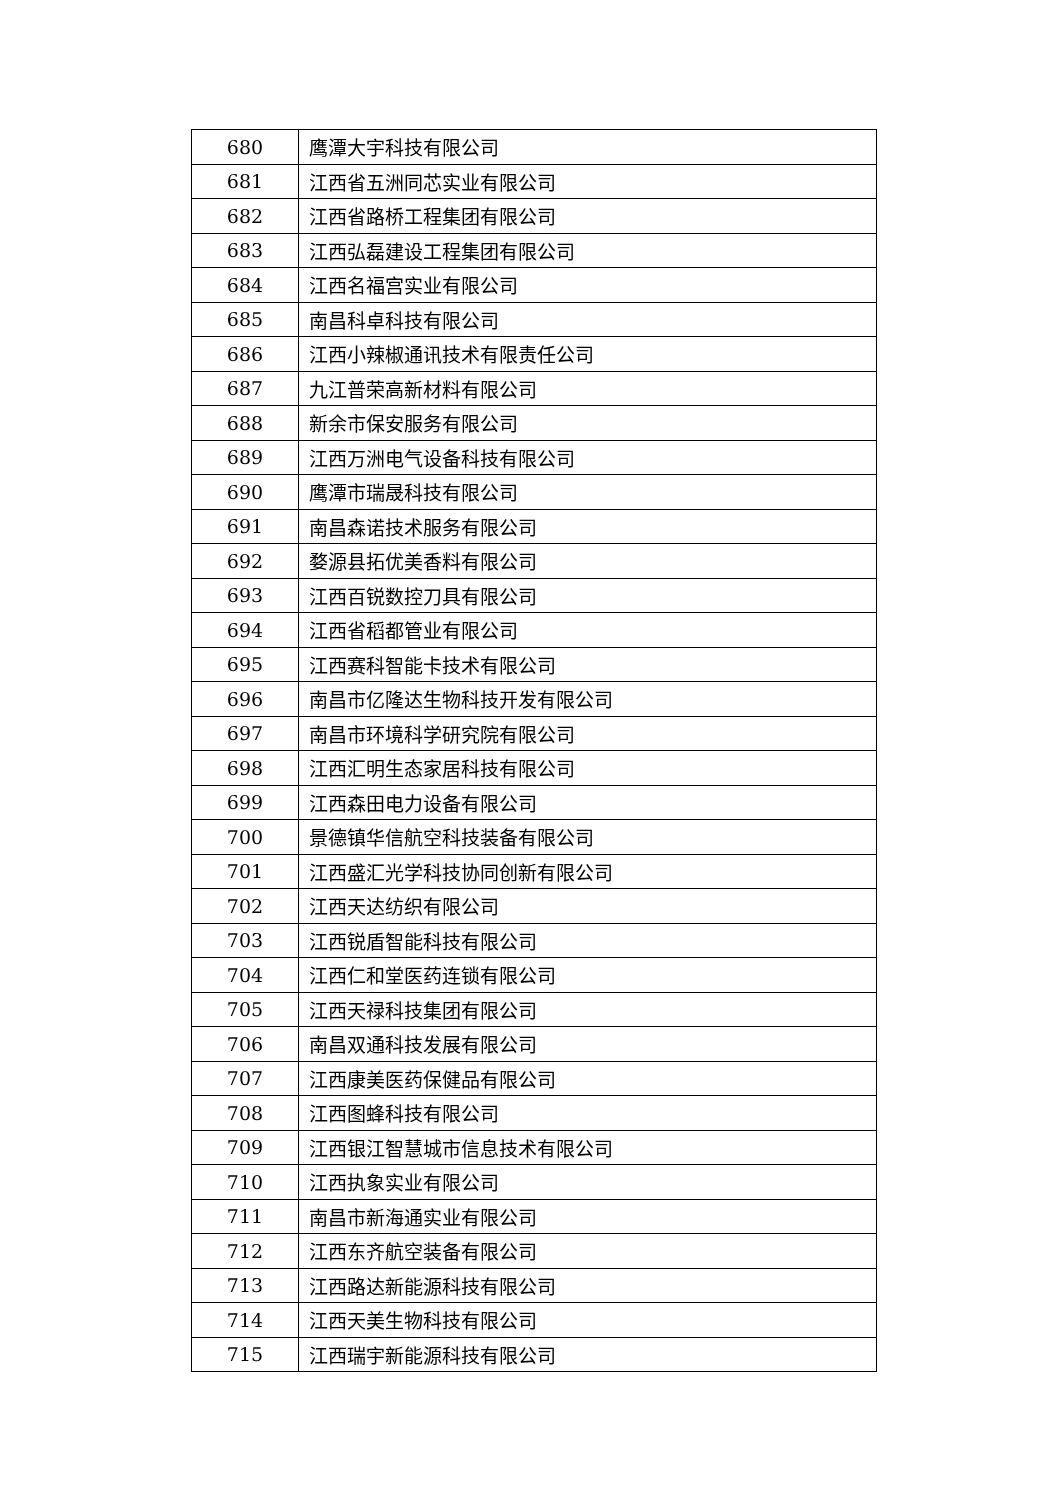| 680 | 鹰潭大宇科技有限公司 |
| 681 | 江西省五洲同芯实业有限公司 |
| 682 | 江西省路桥工程集团有限公司 |
| 683 | 江西弘磊建设工程集团有限公司 |
| 684 | 江西名福宫实业有限公司 |
| 685 | 南昌科卓科技有限公司 |
| 686 | 江西小辣椒通讯技术有限责任公司 |
| 687 | 九江普荣高新材料有限公司 |
| 688 | 新余市保安服务有限公司 |
| 689 | 江西万洲电气设备科技有限公司 |
| 690 | 鹰潭市瑞晟科技有限公司 |
| 691 | 南昌森诺技术服务有限公司 |
| 692 | 婺源县拓优美香料有限公司 |
| 693 | 江西百锐数控刀具有限公司 |
| 694 | 江西省稻都管业有限公司 |
| 695 | 江西赛科智能卡技术有限公司 |
| 696 | 南昌市亿隆达生物科技开发有限公司 |
| 697 | 南昌市环境科学研究院有限公司 |
| 698 | 江西汇明生态家居科技有限公司 |
| 699 | 江西森田电力设备有限公司 |
| 700 | 景德镇华信航空科技装备有限公司 |
| 701 | 江西盛汇光学科技协同创新有限公司 |
| 702 | 江西天达纺织有限公司 |
| 703 | 江西锐盾智能科技有限公司 |
| 704 | 江西仁和堂医药连锁有限公司 |
| 705 | 江西天禄科技集团有限公司 |
| 706 | 南昌双通科技发展有限公司 |
| 707 | 江西康美医药保健品有限公司 |
| 708 | 江西图蜂科技有限公司 |
| 709 | 江西银江智慧城市信息技术有限公司 |
| 710 | 江西执象实业有限公司 |
| 711 | 南昌市新海通实业有限公司 |
| 712 | 江西东齐航空装备有限公司 |
| 713 | 江西路达新能源科技有限公司 |
| 714 | 江西天美生物科技有限公司 |
| 715 | 江西瑞宇新能源科技有限公司 |